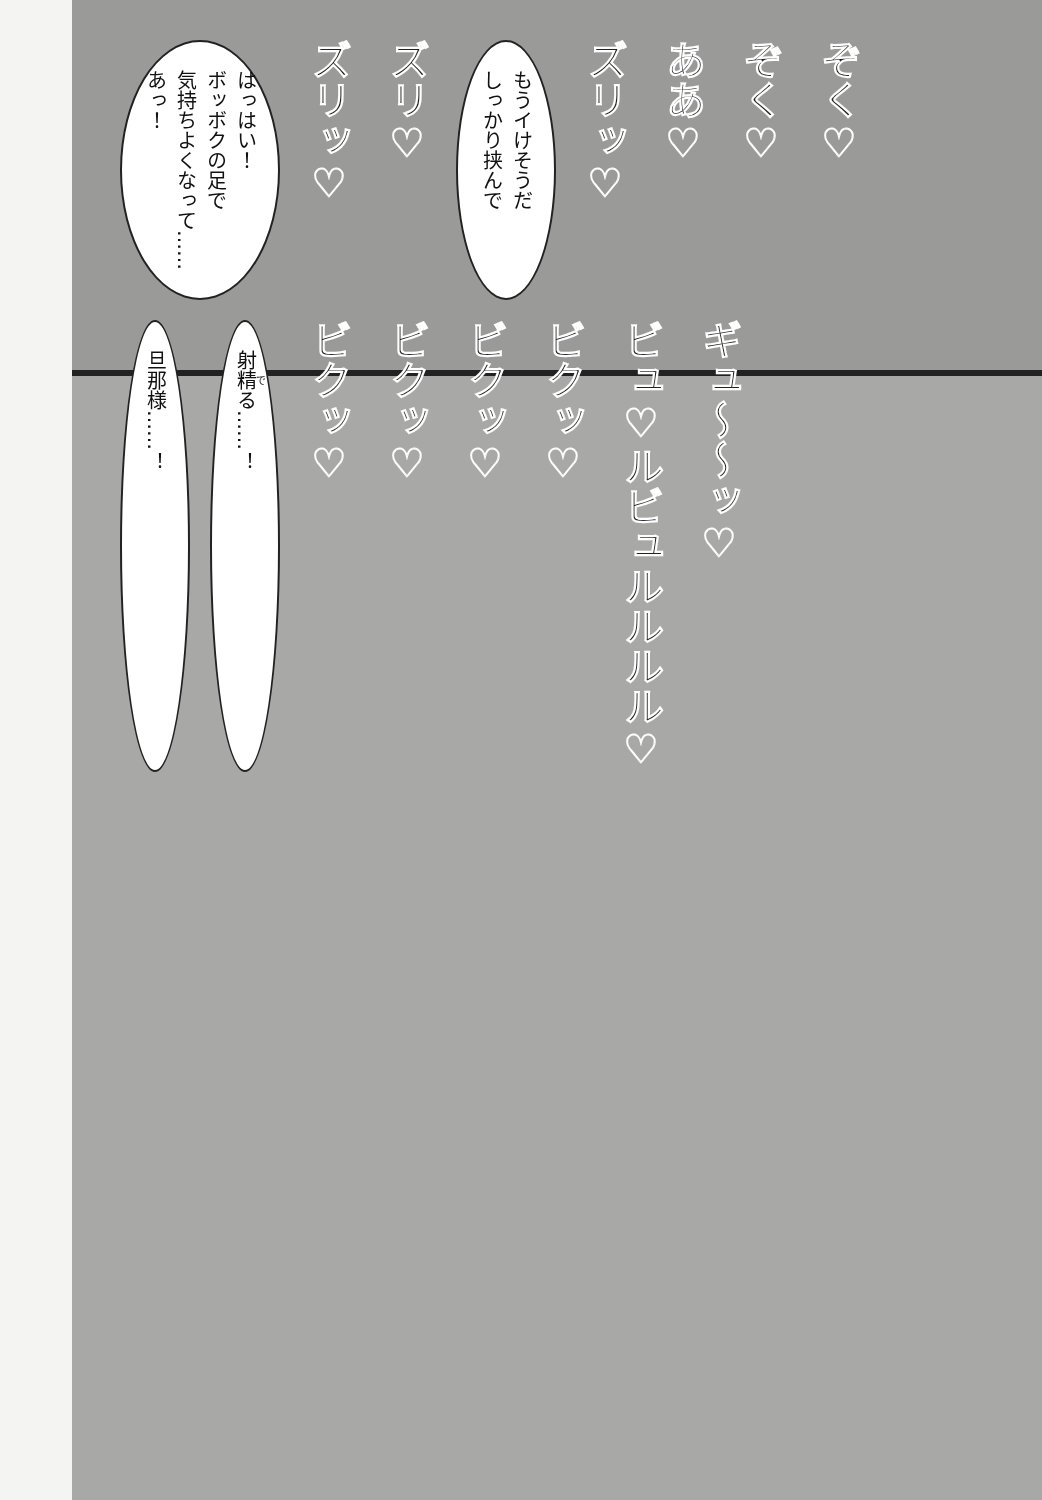はっはい！
ボッボクの足で
気持ちよくなって……
あっ！
ズリッ♡
ズリ♡
もうイけそうだ
しっかり挟んで
ズリッ♡
ああ♡
ぞく♡
ぞく♡
旦那様……！
射精る……！
ビクッ♡
ビクッ♡
ビクッ♡
ビクッ♡
ビュ♡ルビュルルルル♡
ギュ〜〜ッ♡